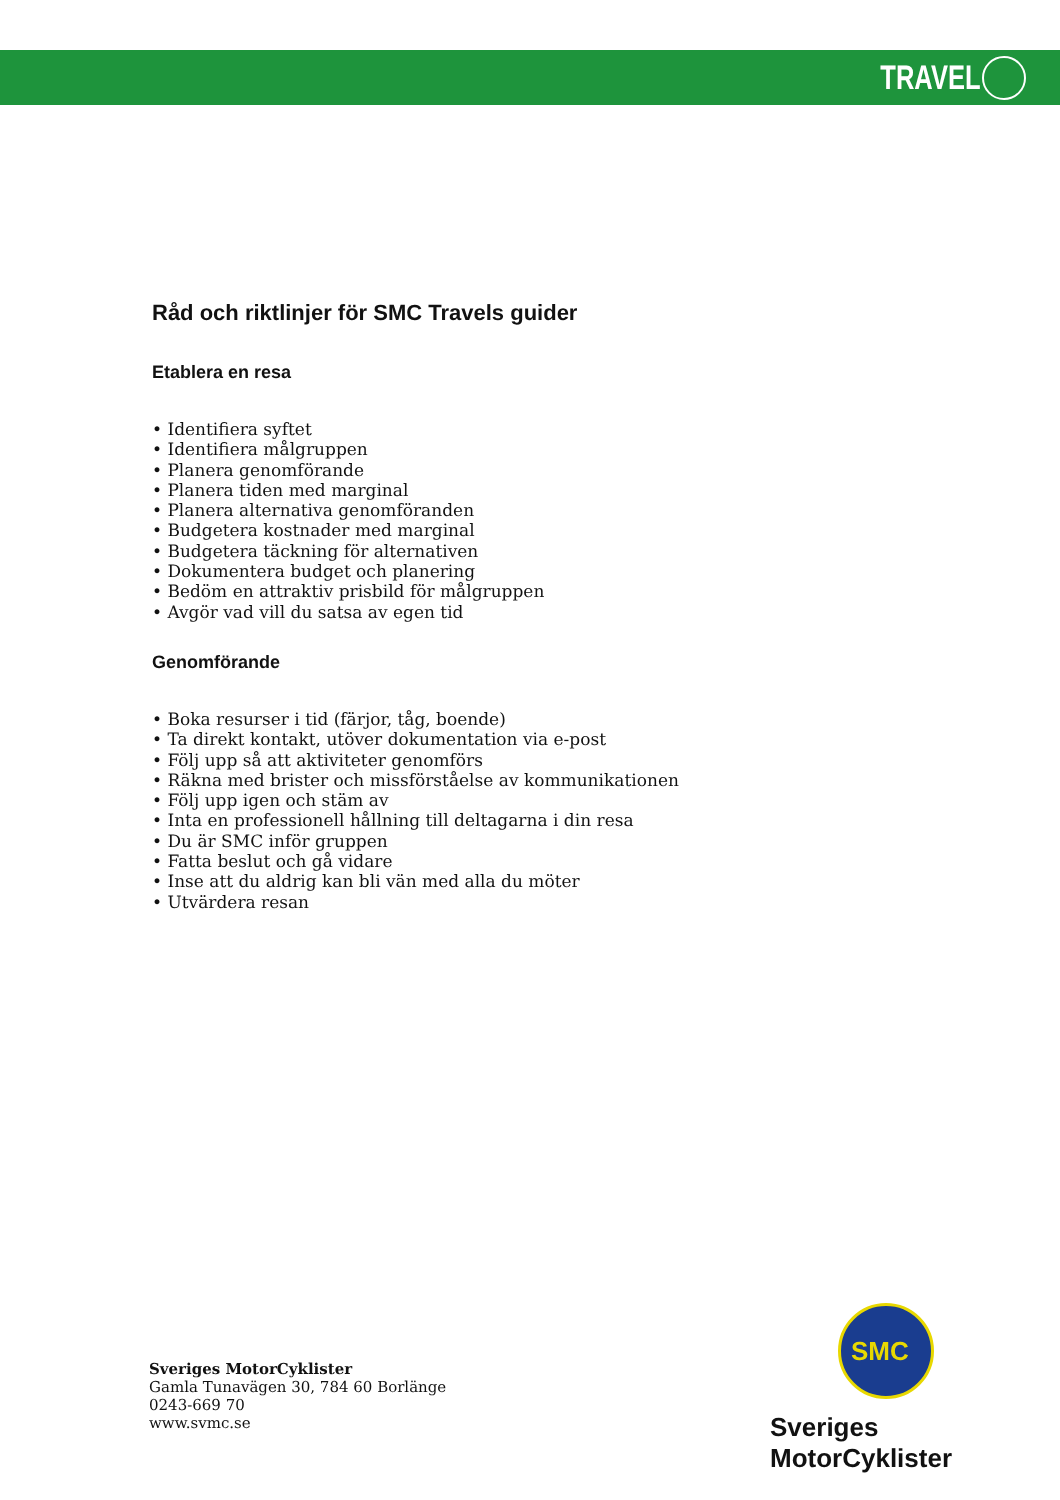TRAVEL
Råd och riktlinjer för SMC Travels guider
Etablera en resa
• Identifiera syftet
• Identifiera målgruppen
• Planera genomförande
• Planera tiden med marginal
• Planera alternativa genomföranden
• Budgetera kostnader med marginal
• Budgetera täckning för alternativen
• Dokumentera budget och planering
• Bedöm en attraktiv prisbild för målgruppen
• Avgör vad vill du satsa av egen tid
Genomförande
• Boka resurser i tid (färjor, tåg, boende)
• Ta direkt kontakt, utöver dokumentation via e-post
• Följ upp så att aktiviteter genomförs
• Räkna med brister och missförståelse av kommunikationen
• Följ upp igen och stäm av
• Inta en professionell hållning till deltagarna i din resa
• Du är SMC inför gruppen
• Fatta beslut och gå vidare
• Inse att du aldrig kan bli vän med alla du möter
• Utvärdera resan
Sveriges MotorCyklister
Gamla Tunavägen 30, 784 60 Borlänge
0243-669 70
www.svmc.se
SMC
Sveriges MotorCyklister